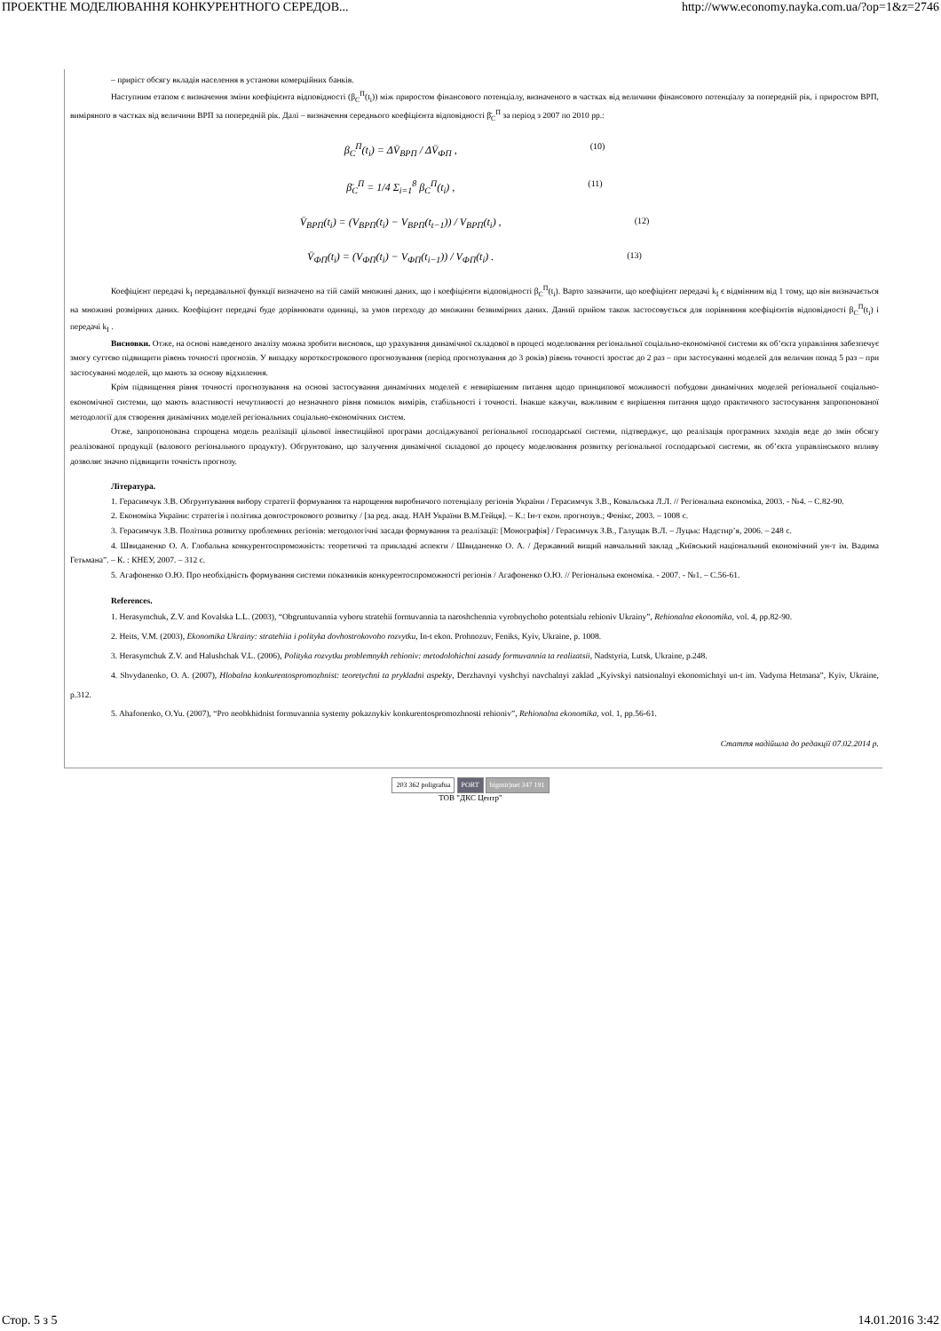ПРОЕКТНЕ МОДЕЛЮВАННЯ КОНКУРЕНТНОГО СЕРЕДОВ... http://www.economy.nayka.com.ua/?op=1&z=2746
– приріст обсягу вкладів населення в установи комерційних банків.
Наступним етапом є визначення зміни коефіцієнта відповідності (β<sub>C</sub><sup>П</sup>(t<sub>i</sub>)) між приростом фінансового потенціалу, визначеного в частках від величини фінансового потенціалу за попередній рік, і приростом ВРП, виміряного в частках від величини ВРП за попередній рік. Далі – визначення середнього коефіцієнта відповідності β̄<sub>C</sub><sup>П</sup> за період з 2007 по 2010 рр.:
β<sub>C</sub><sup>П</sup>(t<sub>i</sub>) = ΔV̄<sub>ВРП</sub> / ΔV̄<sub>ФП</sub> , (10)
β̄<sub>C</sub><sup>П</sup> = 1/4 Σ<sub>i=1</sub><sup>8</sup> β<sub>C</sub><sup>П</sup>(t<sub>i</sub>) , (11)
V̄<sub>ВРП</sub>(t<sub>i</sub>) = (V<sub>ВРП</sub>(t<sub>i</sub>) − V<sub>ВРП</sub>(t<sub>t−1</sub>)) / V<sub>ВРП</sub>(t<sub>i</sub>) , (12)
V̄<sub>ФП</sub>(t<sub>i</sub>) = (V<sub>ФП</sub>(t<sub>i</sub>) − V<sub>ФП</sub>(t<sub>i−1</sub>)) / V<sub>ФП</sub>(t<sub>i</sub>) . (13)
Коефіцієнт передачі k<sub>I</sub> передавальної функції визначено на тій самій множині даних, що і коефіцієнти відповідності β<sub>C</sub><sup>П</sup>(t<sub>i</sub>). Варто зазначити, що коефіцієнт передачі k<sub>I</sub> є відмінним від 1 тому, що він визначається на множині розмірних даних. Коефіцієнт передачі буде дорівнювати одиниці, за умов переходу до множини безвимірних даних. Даний прийом також застосовується для порівняння коефіцієнтів відповідності β<sub>C</sub><sup>П</sup>(t<sub>i</sub>) і передачі k<sub>I</sub> .
Висновки. Отже, на основі наведеного аналізу можна зробити висновок, що урахування динамічної складової в процесі моделювання регіональної соціально-економічної системи як об’єкта управління забезпечує змогу суттєво підвищити рівень точності прогнозів. У випадку короткострокового прогнозування (період прогнозування до 3 років) рівень точності зростає до 2 раз – при застосуванні моделей для величин понад 5 раз – при застосуванні моделей, що мають за основу відхилення.
Крім підвищення рівня точності прогнозування на основі застосування динамічних моделей є невирішеним питання щодо принципової можливості побудови динамічних моделей регіональної соціально-економічної системи, що мають властивості нечутливості до незначного рівня помилок вимірів, стабільності і точності. Інакше кажучи, важливим є вирішення питання щодо практичного застосування запропонованої методології для створення динамічних моделей регіональних соціально-економічних систем.
Отже, запропонована спрощена модель реалізації цільової інвестиційної програми досліджуваної регіональної господарської системи, підтверджує, що реалізація програмних заходів веде до змін обсягу реалізованої продукції (валового регіонального продукту). Обгрунтовано, що залучення динамічної складової до процесу моделювання розвитку регіональної господарської системи, як об’єкта управлінського впливу дозволяє значно підвищити точність прогнозу.
Література.
1. Герасимчук З.В. Обгрунтування вибору стратегії формування та нарощення виробничого потенціалу регіонів України / Герасимчук З.В., Ковальська Л.Л. // Регіональна економіка, 2003. - №4. – С.82-90.
2. Економіка України: стратегія і політика довгострокового розвитку / [за ред. акад. НАН України В.М.Гейця]. – К.: Ін-т екон. прогнозув.; Фенікс, 2003. – 1008 с.
3. Герасимчук З.В. Політика розвитку проблемних регіонів: методологічні засади формування та реалізації: [Монографія] / Герасимчук З.В., Галущак В.Л. – Луцьк: Надстир’я, 2006. – 248 с.
4. Швиданенко О. А. Глобальна конкурентоспроможність: теоретичні та прикладні аспекти / Швиданенко О. А. / Державний вищий навчальний заклад „Київський національний економічний ун-т ім. Вадима Гетьмана”. – К. : КНЕУ, 2007. – 312 с.
5. Агафоненко О.Ю. Про необхідність формування системи показників конкурентоспроможності регіонів / Агафоненко О.Ю. // Регіональна економіка. - 2007. - №1. – С.56-61.
References.
1. Herasymchuk, Z.V. and Kovalska L.L. (2003), “Obgruntuvannia vyboru stratehii formuvannia ta naroshchennia vyrobnychoho potentsialu rehioniv Ukrainy”, Rehionalna ekonomika, vol. 4, pp.82-90.
2. Heits, V.M. (2003), Ekonomika Ukrainy: stratehiia i polityka dovhostrokovoho rozvytku, In-t ekon. Prohnozuv, Feniks, Kyiv, Ukraine, p. 1008.
3. Herasymchuk Z.V. and Halushchak V.L. (2006), Polityka rozvytku problemnykh rehioniv: metodolohichni zasady formuvannia ta realizatsii, Nadstyria, Lutsk, Ukraine, p.248.
4. Shvydanenko, O. A. (2007), Hlobalna konkurentospromozhnist: teoretychni ta prykladni aspekty, Derzhavnyi vyshchyi navchalnyi zaklad „Kyivskyi natsionalnyi ekonomichnyi un-t im. Vadyma Hetmana”, Kyiv, Ukraine, p.312.
5. Ahafonenko, O.Yu. (2007), “Pro neobkhidnist formuvannia systemy pokaznykiv konkurentospromozhnosti rehioniv”, Rehionalna ekonomika, vol. 1, pp.56-61.
Стаття надійшла до редакції 07.02.2014 р.
203 362 poligrafua PORT bigmir)net 347 191
ТОВ "ДКС Центр"
Стор. 5 з 5 14.01.2016 3:42